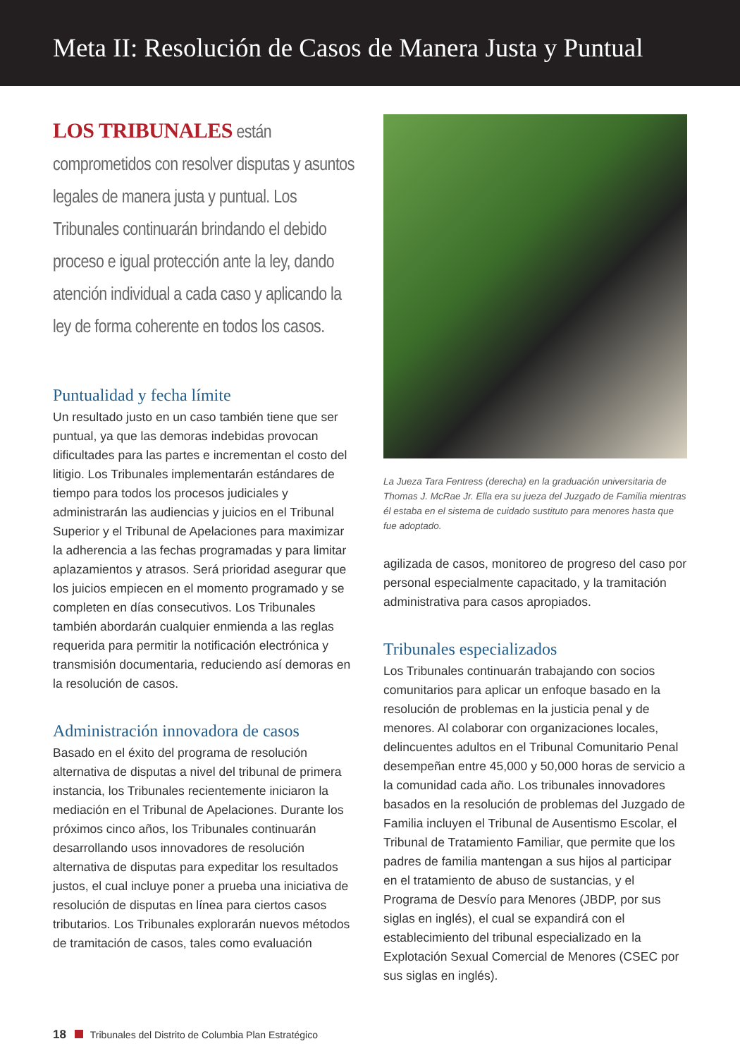Meta II: Resolución de Casos de Manera Justa y Puntual
LOS TRIBUNALES están comprometidos con resolver disputas y asuntos legales de manera justa y puntual. Los Tribunales continuarán brindando el debido proceso e igual protección ante la ley, dando atención individual a cada caso y aplicando la ley de forma coherente en todos los casos.
Puntualidad y fecha límite
Un resultado justo en un caso también tiene que ser puntual, ya que las demoras indebidas provocan dificultades para las partes e incrementan el costo del litigio. Los Tribunales implementarán estándares de tiempo para todos los procesos judiciales y administrarán las audiencias y juicios en el Tribunal Superior y el Tribunal de Apelaciones para maximizar la adherencia a las fechas programadas y para limitar aplazamientos y atrasos. Será prioridad asegurar que los juicios empiecen en el momento programado y se completen en días consecutivos. Los Tribunales también abordarán cualquier enmienda a las reglas requerida para permitir la notificación electrónica y transmisión documentaria, reduciendo así demoras en la resolución de casos.
Administración innovadora de casos
Basado en el éxito del programa de resolución alternativa de disputas a nivel del tribunal de primera instancia, los Tribunales recientemente iniciaron la mediación en el Tribunal de Apelaciones. Durante los próximos cinco años, los Tribunales continuarán desarrollando usos innovadores de resolución alternativa de disputas para expeditar los resultados justos, el cual incluye poner a prueba una iniciativa de resolución de disputas en línea para ciertos casos tributarios. Los Tribunales explorarán nuevos métodos de tramitación de casos, tales como evaluación
La Jueza Tara Fentress (derecha) en la graduación universitaria de Thomas J. McRae Jr. Ella era su jueza del Juzgado de Familia mientras él estaba en el sistema de cuidado sustituto para menores hasta que fue adoptado.
agilizada de casos, monitoreo de progreso del caso por personal especialmente capacitado, y la tramitación administrativa para casos apropiados.
Tribunales especializados
Los Tribunales continuarán trabajando con socios comunitarios para aplicar un enfoque basado en la resolución de problemas en la justicia penal y de menores. Al colaborar con organizaciones locales, delincuentes adultos en el Tribunal Comunitario Penal desempeñan entre 45,000 y 50,000 horas de servicio a la comunidad cada año. Los tribunales innovadores basados en la resolución de problemas del Juzgado de Familia incluyen el Tribunal de Ausentismo Escolar, el Tribunal de Tratamiento Familiar, que permite que los padres de familia mantengan a sus hijos al participar en el tratamiento de abuso de sustancias, y el Programa de Desvío para Menores (JBDP, por sus siglas en inglés), el cual se expandirá con el establecimiento del tribunal especializado en la Explotación Sexual Comercial de Menores (CSEC por sus siglas en inglés).
18 Tribunales del Distrito de Columbia Plan Estratégico